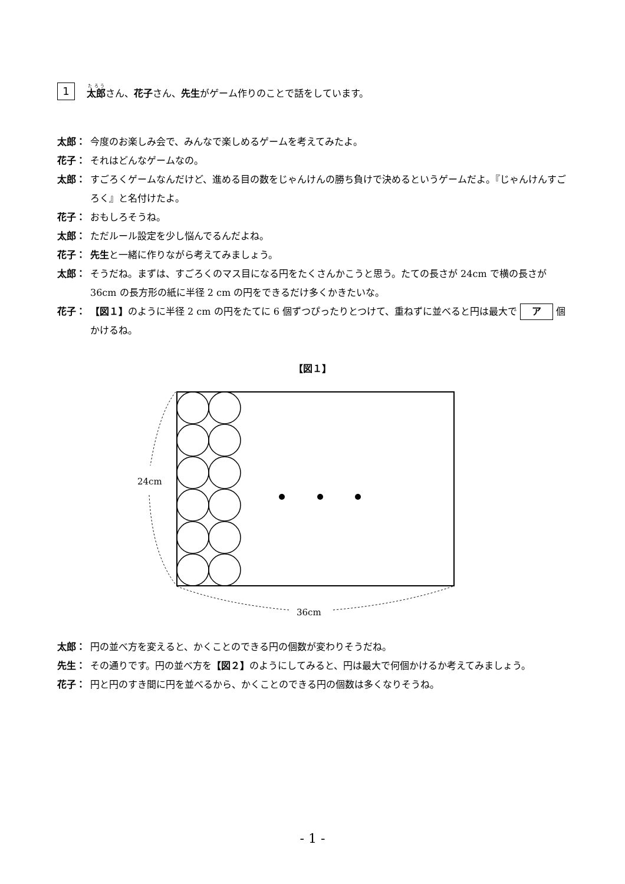1 太郎 さん、花子さん、先生がゲーム作りのことで話をしています。
太郎： 今度のお楽しみ会で、みんなで楽しめるゲームを考えてみたよ。
花子： それはどんなゲームなの。
太郎： すごろくゲームなんだけど、進める目の数をじゃんけんの勝ち負けで決めるというゲームだよ。『じゃんけんすごろく』と名付けたよ。
花子： おもしろそうね。
太郎： ただルール設定を少し悩んでるんだよね。
花子： 先生と一緒に作りながら考えてみましょう。
太郎： そうだね。まずは、すごろくのマス目になる円をたくさんかこうと思う。たての長さが 24cm で横の長さが 36cm の長方形の紙に半径 2 cm の円をできるだけ多くかきたいな。
花子： 【図１】のように半径 2 cm の円をたてに 6 個ずつぴったりとつけて、重ねずに並べると円は最大で ア 個かけるね。
【図１】
24cm
36cm
太郎： 円の並べ方を変えると、かくことのできる円の個数が変わりそうだね。
先生： その通りです。円の並べ方を【図２】のようにしてみると、円は最大で何個かけるか考えてみましょう。
花子： 円と円のすき間に円を並べるから、かくことのできる円の個数は多くなりそうね。
- 1 -